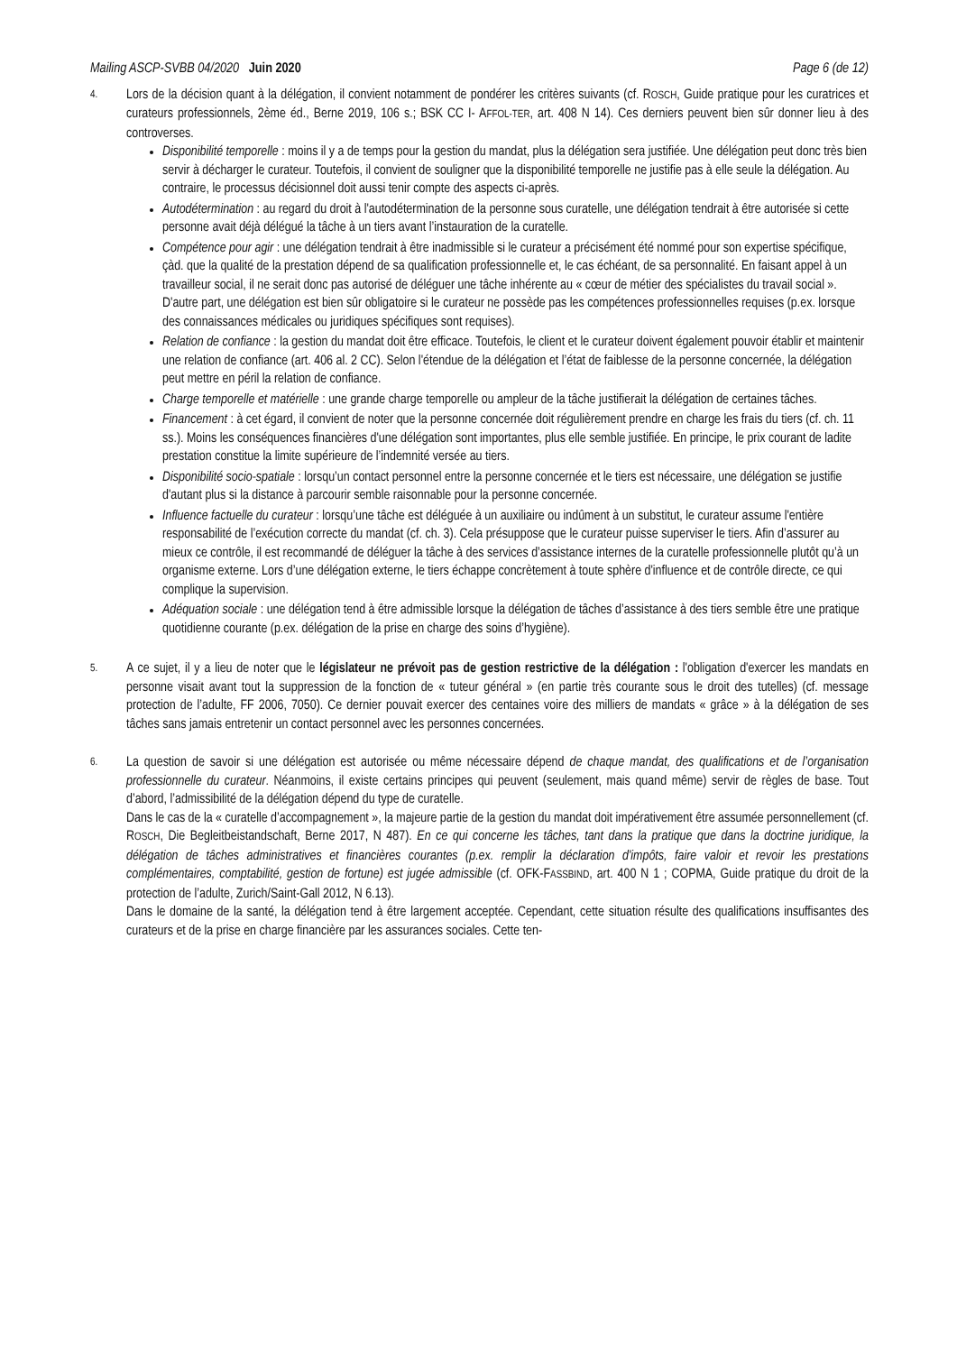Mailing ASCP-SVBB 04/2020 Juin 2020 Page 6 (de 12)
4.
Lors de la décision quant à la délégation, il convient notamment de pondérer les critères suivants (cf. ROSCH, Guide pratique pour les curatrices et curateurs professionnels, 2ème éd., Berne 2019, 106 s.; BSK CC I- AFFOL-TER, art. 408 N 14). Ces derniers peuvent bien sûr donner lieu à des controverses.
Disponibilité temporelle : moins il y a de temps pour la gestion du mandat, plus la délégation sera justifiée. Une délégation peut donc très bien servir à décharger le curateur. Toutefois, il convient de souligner que la disponibilité temporelle ne justifie pas à elle seule la délégation. Au contraire, le processus décisionnel doit aussi tenir compte des aspects ci-après.
Autodétermination : au regard du droit à l'autodétermination de la personne sous curatelle, une délégation tendrait à être autorisée si cette personne avait déjà délégué la tâche à un tiers avant l’instauration de la curatelle.
Compétence pour agir : une délégation tendrait à être inadmissible si le curateur a précisément été nommé pour son expertise spécifique, çàd. que la qualité de la prestation dépend de sa qualification professionnelle et, le cas échéant, de sa personnalité. En faisant appel à un travailleur social, il ne serait donc pas autorisé de déléguer une tâche inhérente au « cœur de métier des spécialistes du travail social ». D'autre part, une délégation est bien sûr obligatoire si le curateur ne possède pas les compétences professionnelles requises (p.ex. lorsque des connaissances médicales ou juridiques spécifiques sont requises).
Relation de confiance : la gestion du mandat doit être efficace. Toutefois, le client et le curateur doivent également pouvoir établir et maintenir une relation de confiance (art. 406 al. 2 CC). Selon l'étendue de la délégation et l’état de faiblesse de la personne concernée, la délégation peut mettre en péril la relation de confiance.
Charge temporelle et matérielle : une grande charge temporelle ou ampleur de la tâche justifierait la délégation de certaines tâches.
Financement : à cet égard, il convient de noter que la personne concernée doit régulièrement prendre en charge les frais du tiers (cf. ch. 11 ss.). Moins les conséquences financières d'une délégation sont importantes, plus elle semble justifiée. En principe, le prix courant de ladite prestation constitue la limite supérieure de l’indemnité versée au tiers.
Disponibilité socio-spatiale : lorsqu’un contact personnel entre la personne concernée et le tiers est nécessaire, une délégation se justifie d'autant plus si la distance à parcourir semble raisonnable pour la personne concernée.
Influence factuelle du curateur : lorsqu’une tâche est déléguée à un auxiliaire ou indûment à un substitut, le curateur assume l'entière responsabilité de l’exécution correcte du mandat (cf. ch. 3). Cela présuppose que le curateur puisse superviser le tiers. Afin d’assurer au mieux ce contrôle, il est recommandé de déléguer la tâche à des services d’assistance internes de la curatelle professionnelle plutôt qu’à un organisme externe. Lors d’une délégation externe, le tiers échappe concrètement à toute sphère d'influence et de contrôle directe, ce qui complique la supervision.
Adéquation sociale : une délégation tend à être admissible lorsque la délégation de tâches d’assistance à des tiers semble être une pratique quotidienne courante (p.ex. délégation de la prise en charge des soins d’hygiène).
5.
A ce sujet, il y a lieu de noter que le législateur ne prévoit pas de gestion restrictive de la délégation : l'obligation d'exercer les mandats en personne visait avant tout la suppression de la fonction de « tuteur général » (en partie très courante sous le droit des tutelles) (cf. message protection de l’adulte, FF 2006, 7050). Ce dernier pouvait exercer des centaines voire des milliers de mandats « grâce » à la délégation de ses tâches sans jamais entretenir un contact personnel avec les personnes concernées.
6.
La question de savoir si une délégation est autorisée ou même nécessaire dépend de chaque mandat, des qualifications et de l’organisation professionnelle du curateur. Néanmoins, il existe certains principes qui peuvent (seulement, mais quand même) servir de règles de base. Tout d’abord, l’admissibilité de la délégation dépend du type de curatelle.
Dans le cas de la « curatelle d’accompagnement », la majeure partie de la gestion du mandat doit impérativement être assumée personnellement (cf. ROSCH, Die Begleitbeistandschaft, Berne 2017, N 487). En ce qui concerne les tâches, tant dans la pratique que dans la doctrine juridique, la délégation de tâches administratives et financières courantes (p.ex. remplir la déclaration d'impôts, faire valoir et revoir les prestations complémentaires, comptabilité, gestion de fortune) est jugée admissible (cf. OFK-FASSBIND, art. 400 N 1 ; COPMA, Guide pratique du droit de la protection de l’adulte, Zurich/Saint-Gall 2012, N 6.13).
Dans le domaine de la santé, la délégation tend à être largement acceptée. Cependant, cette situation résulte des qualifications insuffisantes des curateurs et de la prise en charge financière par les assurances sociales. Cette ten-